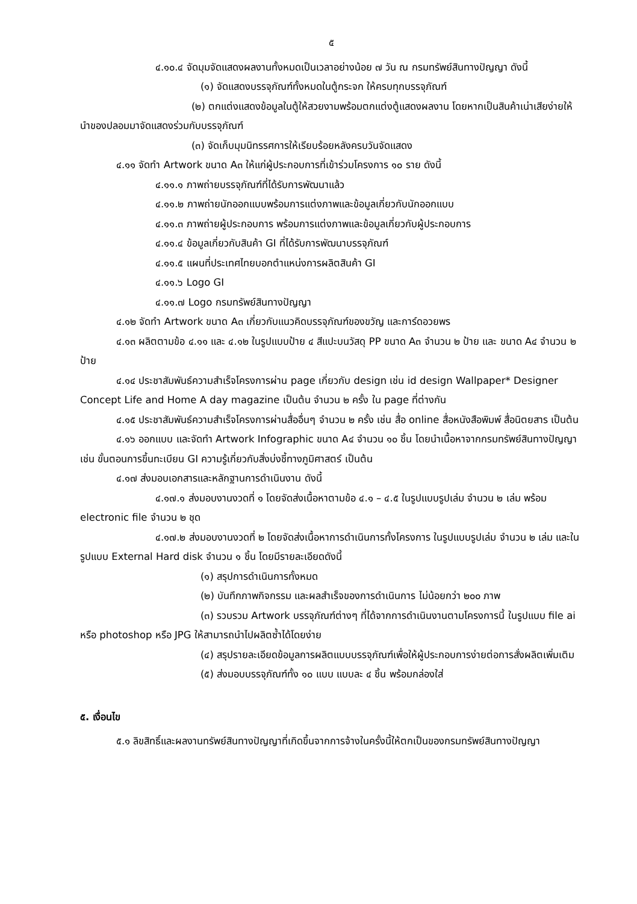๕
๔.๑๐.๔ จัดมุมจัดแสดงผลงานทั้งหมดเป็นเวลาอย่างน้อย ๗ วัน ณ กรมทรัพย์สินทางปัญญา ดังนี้
(๑) จัดแสดงบรรจุภัณฑ์ทั้งหมดในตู้กระจก ให้ครบทุกบรรจุภัณฑ์
(๒) ตกแต่งแสดงข้อมูลในตู้ให้สวยงามพร้อมตกแต่งตู้แสดงผลงาน โดยหากเป็นสินค้าเน่าเสียง่ายให้นำของปลอมมาจัดแสดงร่วมกับบรรจุภัณฑ์
(๓) จัดเก็บมุมนิทรรศการให้เรียบร้อยหลังครบวันจัดแสดง
๔.๑๑ จัดทำ Artwork ขนาด A๓ ให้แก่ผู้ประกอบการที่เข้าร่วมโครงการ ๑๐ ราย ดังนี้
๔.๑๑.๑ ภาพถ่ายบรรจุภัณฑ์ที่ได้รับการพัฒนาแล้ว
๔.๑๑.๒ ภาพถ่ายนักออกแบบพร้อมการแต่งภาพและข้อมูลเกี่ยวกับนักออกแบบ
๔.๑๑.๓ ภาพถ่ายผู้ประกอบการ พร้อมการแต่งภาพและข้อมูลเกี่ยวกับผู้ประกอบการ
๔.๑๑.๔ ข้อมูลเกี่ยวกับสินค้า GI ที่ได้รับการพัฒนาบรรจุภัณฑ์
๔.๑๑.๕ แผนที่ประเทศไทยบอกตำแหน่งการผลิตสินค้า GI
๔.๑๑.๖ Logo GI
๔.๑๑.๗ Logo กรมทรัพย์สินทางปัญญา
๔.๑๒ จัดทำ Artwork ขนาด A๓ เกี่ยวกับแนวคิดบรรจุภัณฑ์ของขวัญ และการ์ดอวยพร
๔.๑๓ ผลิตตามข้อ ๔.๑๑ และ ๔.๑๒ ในรูปแบบป้าย ๔ สีแปะบนวัสดุ PP ขนาด A๓ จำนวน ๒ ป้าย และ ขนาด A๔ จำนวน ๒ ป้าย
๔.๑๔ ประชาสัมพันธ์ความสำเร็จโครงการผ่าน page เกี่ยวกับ design เช่น id design Wallpaper* Designer Concept Life and Home A day magazine เป็นต้น จำนวน ๒ ครั้ง ใน page ที่ต่างกัน
๔.๑๕ ประชาสัมพันธ์ความสำเร็จโครงการผ่านสื่ออื่นๆ จำนวน ๒ ครั้ง เช่น สื่อ online สื่อหนังสือพิมพ์ สื่อนิตยสาร เป็นต้น
๔.๑๖ ออกแบบ และจัดทำ Artwork Infographic ขนาด A๔ จำนวน ๑๐ ชิ้น โดยนำเนื้อหาจากกรมทรัพย์สินทางปัญญา เช่น ขั้นตอนการขึ้นทะเบียน GI ความรู้เกี่ยวกับสิ่งบ่งชี้ทางภูมิศาสตร์ เป็นต้น
๔.๑๗ ส่งมอบเอกสารและหลักฐานการดำเนินงาน ดังนี้
๔.๑๗.๑ ส่งมอบงานงวดที่ ๑ โดยจัดส่งเนื้อหาตามข้อ ๔.๑ – ๔.๕ ในรูปแบบรูปเล่ม จำนวน ๒ เล่ม พร้อม electronic file จำนวน ๒ ชุด
๔.๑๗.๒ ส่งมอบงานงวดที่ ๒ โดยจัดส่งเนื้อหาการดำเนินการทั้งโครงการ ในรูปแบบรูปเล่ม จำนวน ๒ เล่ม และในรูปแบบ External Hard disk จำนวน ๑ ชิ้น โดยมีรายละเอียดดังนี้
(๑) สรุปการดำเนินการทั้งหมด
(๒) บันทึกภาพกิจกรรม และผลสำเร็จของการดำเนินการ ไม่น้อยกว่า ๒๐๐ ภาพ
(๓) รวบรวม Artwork บรรจุภัณฑ์ต่างๆ ที่ได้จากการดำเนินงานตามโครงการนี้ ในรูปแบบ file ai หรือ photoshop หรือ JPG ให้สามารถนำไปผลิตซ้ำได้โดยง่าย
(๔) สรุปรายละเอียดข้อมูลการผลิตแบบบรรจุภัณฑ์เพื่อให้ผู้ประกอบการง่ายต่อการสั่งผลิตเพิ่มเติม
(๕) ส่งมอบบรรจุภัณฑ์ทั้ง ๑๐ แบบ แบบละ ๔ ชิ้น พร้อมกล่องใส่
๕. เงื่อนไข
๕.๑ ลิขสิทธิ์และผลงานทรัพย์สินทางปัญญาที่เกิดขึ้นจากการจ้างในครั้งนี้ให้ตกเป็นของกรมทรัพย์สินทางปัญญา